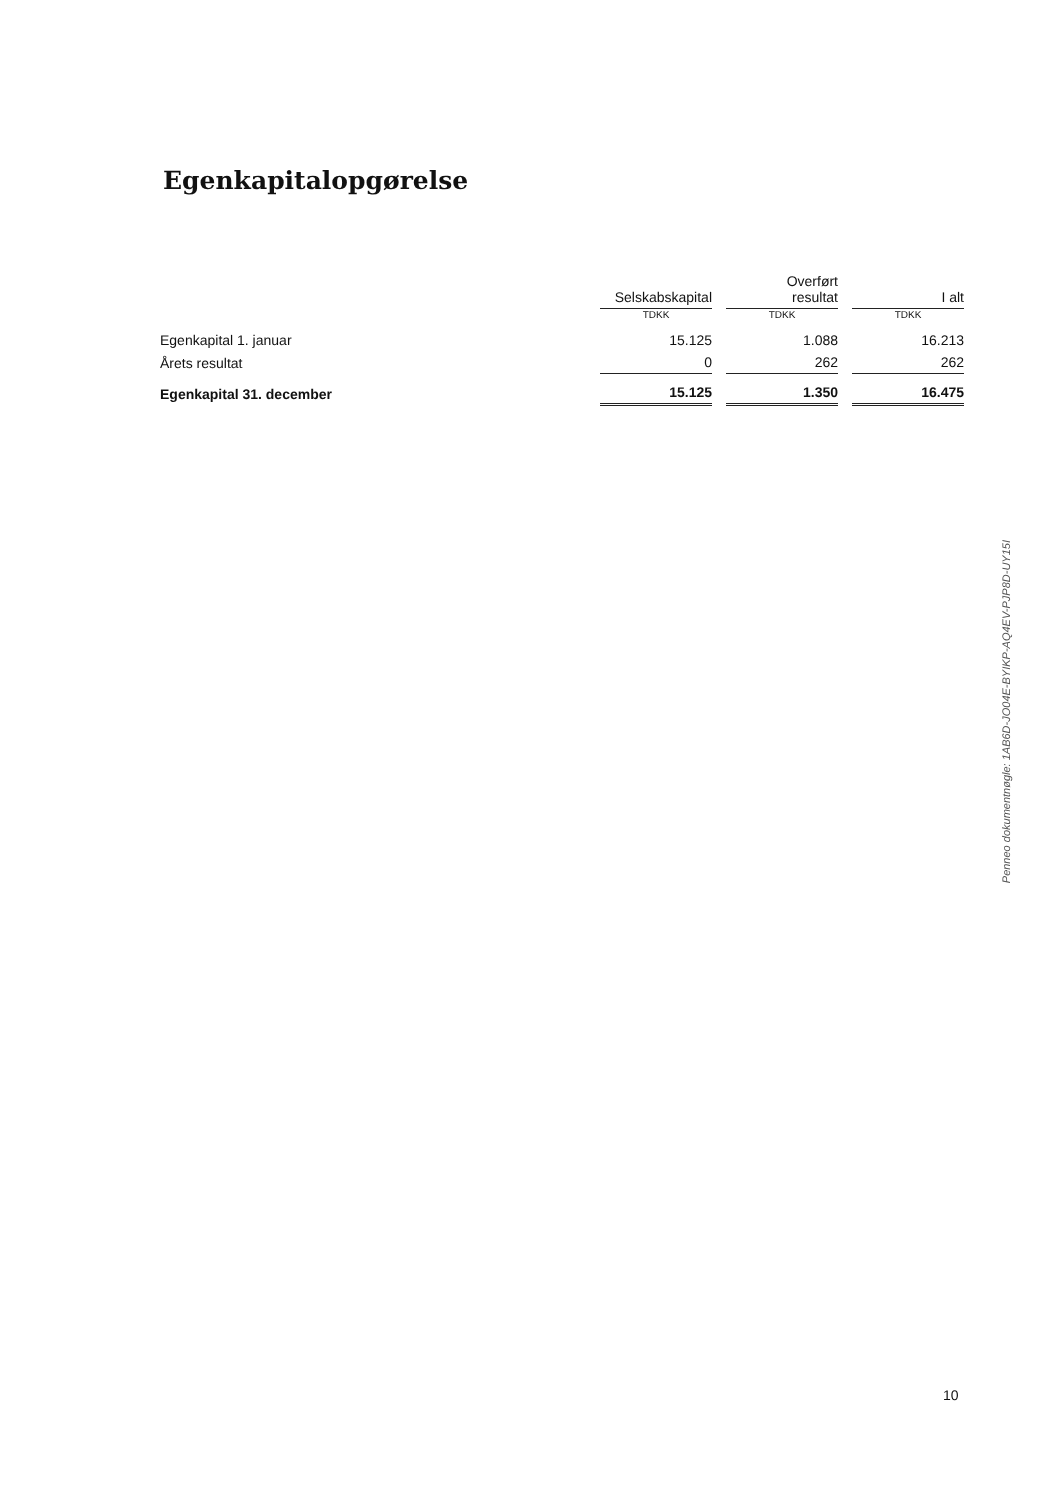Egenkapitalopgørelse
| | Selskabskapital | | Overført resultat | | I alt |
| | TDKK | | TDKK | | TDKK |
| Egenkapital 1. januar | 15.125 | | 1.088 | | 16.213 |
| Årets resultat | 0 | | 262 | | 262 |
| Egenkapital 31. december | 15.125 | | 1.350 | | 16.475 |
Penneo dokumentnøgle: 1AB6D-JO04E-BYIKP-AQ4EV-PJP8D-UY15I
10